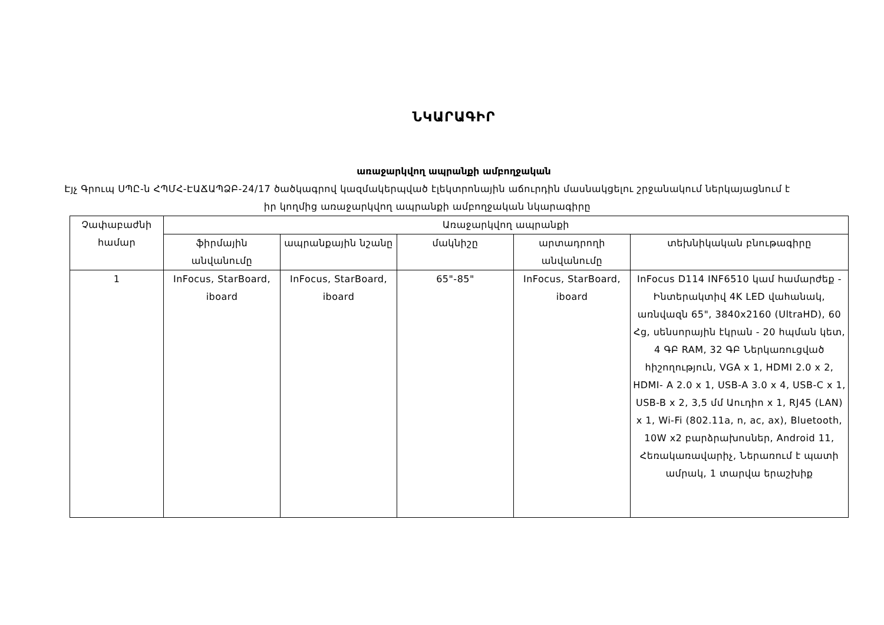ՆԿԱՐԱԳԻՐ
առաջարկվող ապրանքի ամբողջական
Էյչ Գրուպ ՍՊԸ-ն ՀՊՄՀ-ԷԱՃԱՊՁԲ-24/17 ծածկագրով կազմակերպված էլեկտրոնային աճուրդին մասնակցելու շրջանակում ներկայացնում է իր կողմից առաջարկվող ապրանքի ամբողջական նկարագիրը
| Չափաբաժնի համար | Առաջարկվող ապրանքի | | | | |
| --- | --- | --- | --- | --- | --- |
| | ֆիրմային անվանումը | ապրանքային նշանը | մակնիշը | արտադրողի անվանումը | տեխնիկական բնութագիրը |
| 1 | InFocus, StarBoard, iboard | InFocus, StarBoard, iboard | 65"-85" | InFocus, StarBoard, iboard | InFocus D114 INF6510 կամ համարժեք - Ինտերակտիվ 4K LED վահանակ, առնվազն 65", 3840x2160 (UltraHD), 60 Հց, սենսորային էկրան - 20 հպման կետ, 4 ԳԲ RAM, 32 ԳԲ Ներկառուցված հիշողություն, VGA x 1, HDMI 2.0 x 2, HDMI- A 2.0 x 1, USB-A 3.0 x 4, USB-C x 1, USB-B x 2, 3,5 մմ Աուդիո x 1, RJ45 (LAN) x 1, Wi-Fi (802.11a, n, ac, ax), Bluetooth, 10W x2 բարձրախոսներ, Android 11, Հեռակառավարիչ, Ներառում է պատի ամրակ, 1 տարվա երաշխիք |